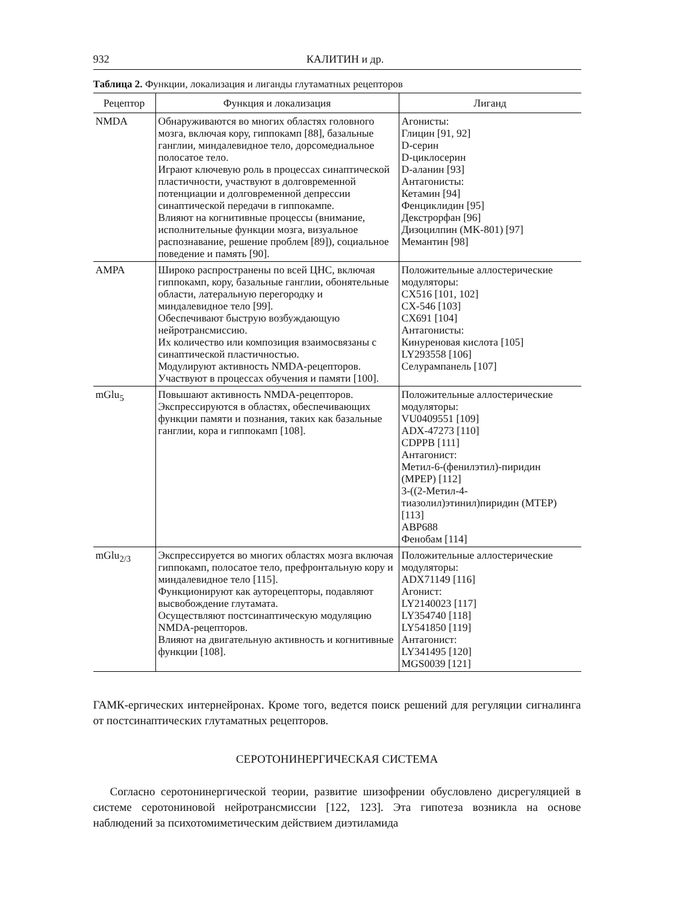932 КАЛИТИН и др.
Таблица 2. Функции, локализация и лиганды глутаматных рецепторов
| Рецептор | Функция и локализация | Лиганд |
| --- | --- | --- |
| NMDA | Обнаруживаются во многих областях головного мозга, включая кору, гиппокамп [88], базальные ганглии, миндалевидное тело, дорсомедиальное полосатое тело. Играют ключевую роль в процессах синаптической пластичности, участвуют в долговременной потенциации и долговременной депрессии синаптической передачи в гиппокампе. Влияют на когнитивные процессы (внимание, исполнительные функции мозга, визуальное распознавание, решение проблем [89]), социальное поведение и память [90]. | Агонисты: Глицин [91, 92] D-серин D-циклосерин D-аланин [93] Антагонисты: Кетамин [94] Фенциклидин [95] Декстрорфан [96] Дизоцилпин (MK-801) [97] Мемантин [98] |
| AMPA | Широко распространены по всей ЦНС, включая гиппокамп, кору, базальные ганглии, обонятельные области, латеральную перегородку и миндалевидное тело [99]. Обеспечивают быструю возбуждающую нейротрансмиссию. Их количество или композиция взаимосвязаны с синаптической пластичностью. Модулируют активность NMDA-рецепторов. Участвуют в процессах обучения и памяти [100]. | Положительные аллостерические модуляторы: CX516 [101, 102] CX-546 [103] CX691 [104] Антагонисты: Кинуреновая кислота [105] LY293558 [106] Селурампанель [107] |
| mGlu<sub>5</sub> | Повышают активность NMDA-рецепторов. Экспрессируются в областях, обеспечивающих функции памяти и познания, таких как базальные ганглии, кора и гиппокамп [108]. | Положительные аллостерические модуляторы: VU0409551 [109] ADX-47273 [110] CDPPB [111] Антагонист: Метил-6-(фенилэтил)-пиридин (MPEP) [112] 3-((2-Метил-4-тиазолил)этинил)пиридин (MTEP) [113] ABP688 Фенобам [114] |
| mGlu<sub>2/3</sub> | Экспрессируется во многих областях мозга включая гиппокамп, полосатое тело, префронтальную кору и миндалевидное тело [115]. Функционируют как ауторецепторы, подавляют высвобождение глутамата. Осуществляют постсинаптическую модуляцию NMDA-рецепторов. Влияют на двигательную активность и когнитивные функции [108]. | Положительные аллостерические модуляторы: ADX71149 [116] Агонист: LY2140023 [117] LY354740 [118] LY541850 [119] Антагонист: LY341495 [120] MGS0039 [121] |
ГАМК-ергических интернейронах. Кроме того, ведется поиск решений для регуляции сигналинга от постсинаптических глутаматных рецепторов.
СЕРОТОНИНЕРГИЧЕСКАЯ СИСТЕМА
Согласно серотонинергической теории, развитие шизофрении обусловлено дисрегуляцией в системе серотониновой нейротрансмиссии [122, 123]. Эта гипотеза возникла на основе наблюдений за психотомиметическим действием диэтиламида